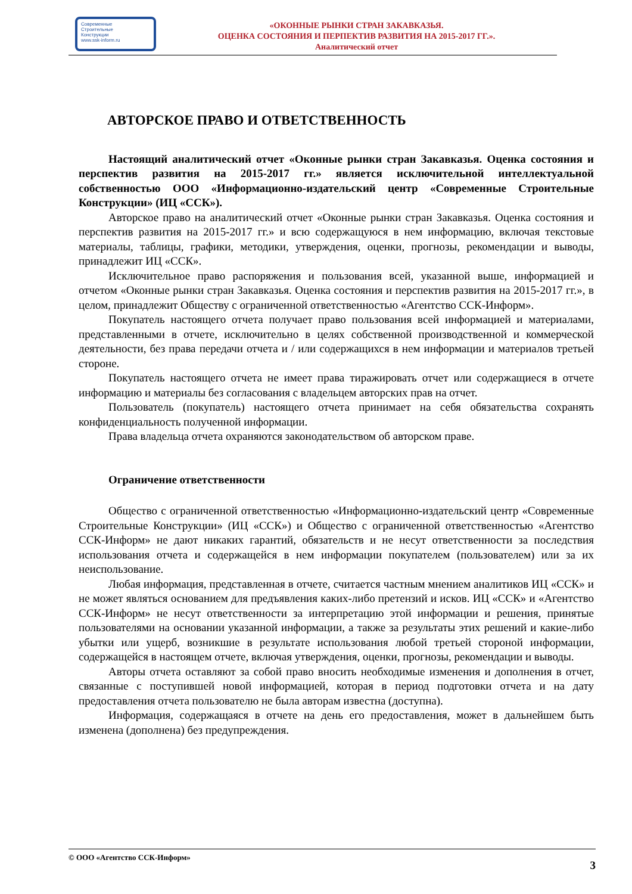Современные
Строительные
Конструкции
www.ssk-inform.ru
«ОКОННЫЕ РЫНКИ СТРАН ЗАКАВКАЗЬЯ.
ОЦЕНКА СОСТОЯНИЯ И ПЕРПЕКТИВ РАЗВИТИЯ НА 2015-2017 ГГ.».
Аналитический отчет
АВТОРСКОЕ ПРАВО И ОТВЕТСТВЕННОСТЬ
Настоящий аналитический отчет «Оконные рынки стран Закавказья. Оценка состояния и перспектив развития на 2015-2017 гг.» является исключительной интеллектуальной собственностью ООО «Информационно-издательский центр «Современные Строительные Конструкции» (ИЦ «ССК»).
Авторское право на аналитический отчет «Оконные рынки стран Закавказья. Оценка состояния и перспектив развития на 2015-2017 гг.» и всю содержащуюся в нем информацию, включая текстовые материалы, таблицы, графики, методики, утверждения, оценки, прогнозы, рекомендации и выводы, принадлежит ИЦ «ССК».
Исключительное право распоряжения и пользования всей, указанной выше, информацией и отчетом «Оконные рынки стран Закавказья. Оценка состояния и перспектив развития на 2015-2017 гг.», в целом, принадлежит Обществу с ограниченной ответственностью «Агентство ССК-Информ».
Покупатель настоящего отчета получает право пользования всей информацией и материалами, представленными в отчете, исключительно в целях собственной производственной и коммерческой деятельности, без права передачи отчета и / или содержащихся в нем информации и материалов третьей стороне.
Покупатель настоящего отчета не имеет права тиражировать отчет или содержащиеся в отчете информацию и материалы без согласования с владельцем авторских прав на отчет.
Пользователь (покупатель) настоящего отчета принимает на себя обязательства сохранять конфиденциальность полученной информации.
Права владельца отчета охраняются законодательством об авторском праве.
Ограничение ответственности
Общество с ограниченной ответственностью «Информационно-издательский центр «Современные Строительные Конструкции» (ИЦ «ССК») и Общество с ограниченной ответственностью «Агентство ССК-Информ» не дают никаких гарантий, обязательств и не несут ответственности за последствия использования отчета и содержащейся в нем информации покупателем (пользователем) или за их неиспользование.
Любая информация, представленная в отчете, считается частным мнением аналитиков ИЦ «ССК» и не может являться основанием для предъявления каких-либо претензий и исков. ИЦ «ССК» и «Агентство ССК-Информ» не несут ответственности за интерпретацию этой информации и решения, принятые пользователями на основании указанной информации, а также за результаты этих решений и какие-либо убытки или ущерб, возникшие в результате использования любой третьей стороной информации, содержащейся в настоящем отчете, включая утверждения, оценки, прогнозы, рекомендации и выводы.
Авторы отчета оставляют за собой право вносить необходимые изменения и дополнения в отчет, связанные с поступившей новой информацией, которая в период подготовки отчета и на дату предоставления отчета пользователю не была авторам известна (доступна).
Информация, содержащаяся в отчете на день его предоставления, может в дальнейшем быть изменена (дополнена) без предупреждения.
© ООО «Агентство ССК-Информ» 3